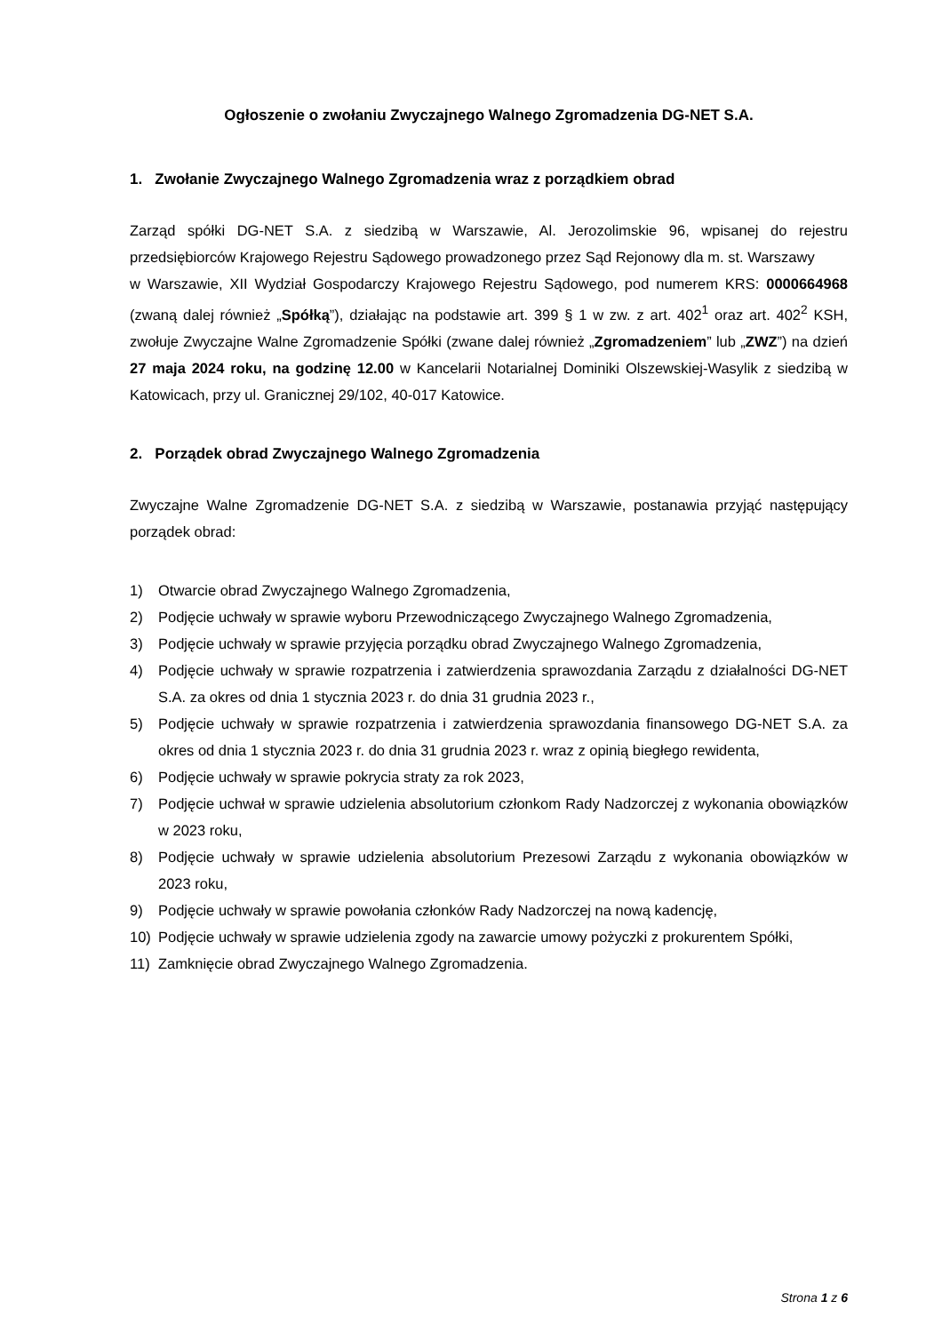Ogłoszenie o zwołaniu Zwyczajnego Walnego Zgromadzenia DG-NET S.A.
1. Zwołanie Zwyczajnego Walnego Zgromadzenia wraz z porządkiem obrad
Zarząd spółki DG-NET S.A. z siedzibą w Warszawie, Al. Jerozolimskie 96, wpisanej do rejestru przedsiębiorców Krajowego Rejestru Sądowego prowadzonego przez Sąd Rejonowy dla m. st. Warszawy
w Warszawie, XII Wydział Gospodarczy Krajowego Rejestru Sądowego, pod numerem KRS: 0000664968 (zwaną dalej również „Spółką”), działając na podstawie art. 399 § 1 w zw. z art. 402<sup>1</sup> oraz art. 402<sup>2</sup> KSH, zwołuje Zwyczajne Walne Zgromadzenie Spółki (zwane dalej również „Zgromadzeniem” lub „ZWZ”) na dzień 27 maja 2024 roku, na godzinę 12.00 w Kancelarii Notarialnej Dominiki Olszewskiej-Wasylik z siedzibą w Katowicach, przy ul. Granicznej 29/102, 40-017 Katowice.
2. Porządek obrad Zwyczajnego Walnego Zgromadzenia
Zwyczajne Walne Zgromadzenie DG-NET S.A. z siedzibą w Warszawie, postanawia przyjąć następujący porządek obrad:
1) Otwarcie obrad Zwyczajnego Walnego Zgromadzenia,
2) Podjęcie uchwały w sprawie wyboru Przewodniczącego Zwyczajnego Walnego Zgromadzenia,
3) Podjęcie uchwały w sprawie przyjęcia porządku obrad Zwyczajnego Walnego Zgromadzenia,
4) Podjęcie uchwały w sprawie rozpatrzenia i zatwierdzenia sprawozdania Zarządu z działalności DG-NET S.A. za okres od dnia 1 stycznia 2023 r. do dnia 31 grudnia 2023 r.,
5) Podjęcie uchwały w sprawie rozpatrzenia i zatwierdzenia sprawozdania finansowego DG-NET S.A. za okres od dnia 1 stycznia 2023 r. do dnia 31 grudnia 2023 r. wraz z opinią biegłego rewidenta,
6) Podjęcie uchwały w sprawie pokrycia straty za rok 2023,
7) Podjęcie uchwał w sprawie udzielenia absolutorium członkom Rady Nadzorczej z wykonania obowiązków w 2023 roku,
8) Podjęcie uchwały w sprawie udzielenia absolutorium Prezesowi Zarządu z wykonania obowiązków w 2023 roku,
9) Podjęcie uchwały w sprawie powołania członków Rady Nadzorczej na nową kadencję,
10) Podjęcie uchwały w sprawie udzielenia zgody na zawarcie umowy pożyczki z prokurentem Spółki,
11) Zamknięcie obrad Zwyczajnego Walnego Zgromadzenia.
Strona 1 z 6